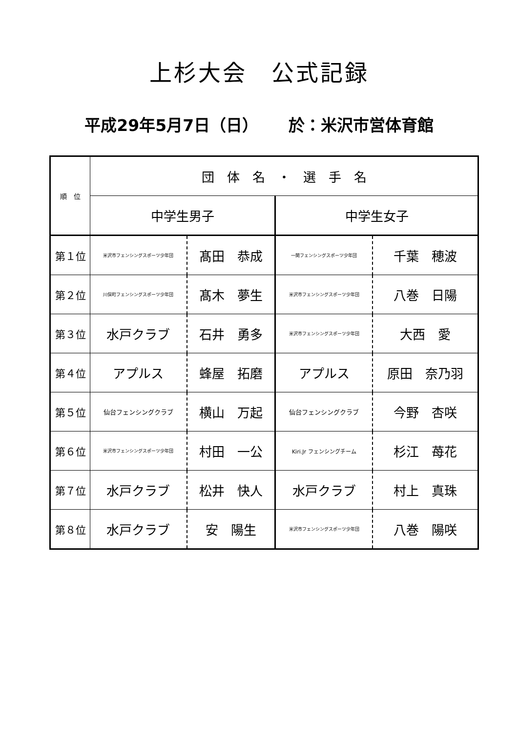上杉大会　公式記録
平成29年5月7日（日）　　 於：米沢市営体育館
| 順 位 | 団 体 名 ・ 選 手 名 | | | |
| | 中学生男子 | | 中学生女子 | |
| 第１位 | 米沢市フェンシングスポーツ少年団 | 髙田 恭成 | 一関フェンシングスポーツ少年団 | 千葉 穂波 |
| 第２位 | 川俣町フェンシングスポーツ少年団 | 髙木 夢生 | 米沢市フェンシングスポーツ少年団 | 八巻 日陽 |
| 第３位 | 水戸クラブ | 石井 勇多 | 米沢市フェンシングスポーツ少年団 | 大西 愛 |
| 第４位 | アプルス | 蜂屋 拓磨 | アプルス | 原田 奈乃羽 |
| 第５位 | 仙台フェンシングクラブ | 横山 万起 | 仙台フェンシングクラブ | 今野 杏咲 |
| 第６位 | 米沢市フェンシングスポーツ少年団 | 村田 一公 | Kiri.Jr フェンシングチーム | 杉江 苺花 |
| 第７位 | 水戸クラブ | 松井 快人 | 水戸クラブ | 村上 真珠 |
| 第８位 | 水戸クラブ | 安 陽生 | 米沢市フェンシングスポーツ少年団 | 八巻 陽咲 |